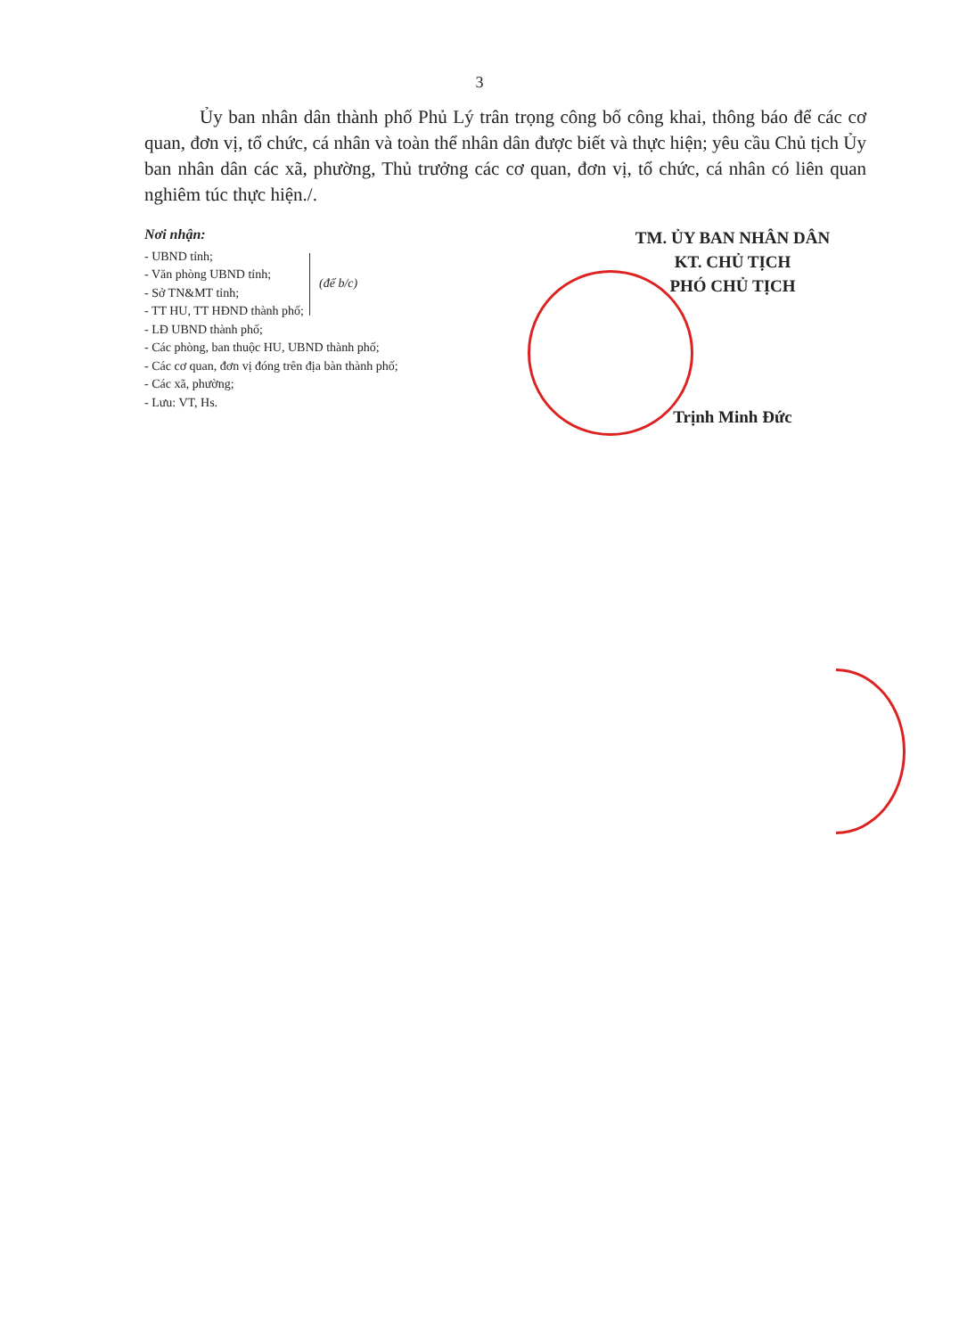3
Ủy ban nhân dân thành phố Phủ Lý trân trọng công bố công khai, thông báo để các cơ quan, đơn vị, tổ chức, cá nhân và toàn thể nhân dân được biết và thực hiện; yêu cầu Chủ tịch Ủy ban nhân dân các xã, phường, Thủ trưởng các cơ quan, đơn vị, tổ chức, cá nhân có liên quan nghiêm túc thực hiện./.
Nơi nhận:
- UBND tỉnh;
- Văn phòng UBND tỉnh;
- Sở TN&MT tỉnh;
- TT HU, TT HĐND thành phố;
(để b/c)
- LĐ UBND thành phố;
- Các phòng, ban thuộc HU, UBND thành phố;
- Các cơ quan, đơn vị đóng trên địa bàn thành phố;
- Các xã, phường;
- Lưu: VT, Hs.
TM. ỦY BAN NHÂN DÂN
KT. CHỦ TỊCH
PHÓ CHỦ TỊCH
Trịnh Minh Đức